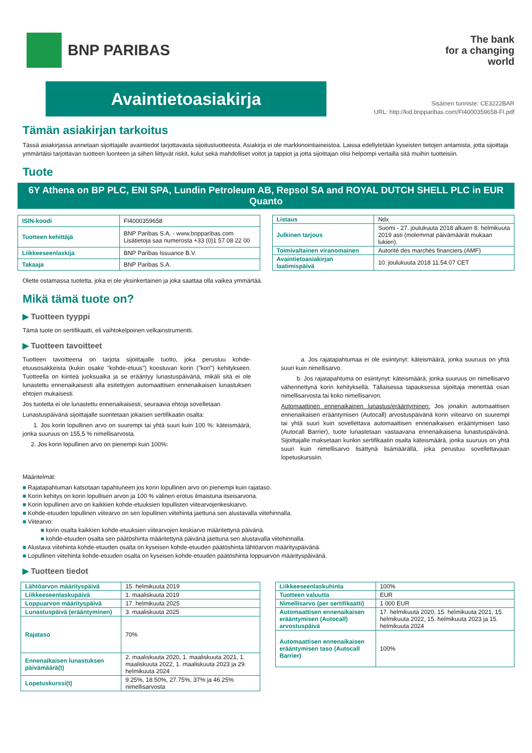BNP PARIBAS
The bank
for a changing
world
Avaintietoasiakirja
Sisäinen tunniste: CE3222BAR
URL: http://kid.bnpparibas.com/FI4000359658-FI.pdf
Tämän asiakirjan tarkoitus
Tässä asiakirjassa annetaan sijoittajalle avaintiedot tarjottavasta sijoitustuotteesta. Asiakirja ei ole markkinointiaineistoa. Laissa edellytetään kyseisten tietojen antamista, jotta sijoittaja ymmärtäisi tarjottavan tuotteen luonteen ja siihen liittyvät riskit, kulut sekä mahdolliset voitot ja tappiot ja jotta sijoittajan olisi helpompi vertailla sitä muihin tuotteisiin.
Tuote
6Y Athena on BP PLC, ENI SPA, Lundin Petroleum AB, Repsol SA and ROYAL DUTCH SHELL PLC in EUR Quanto
| ISIN-koodi | FI4000359658 |
| Tuotteen kehittäjä | BNP Paribas S.A. - www.bnpparibas.com Lisätietoja saa numerosta +33 (0)1 57 08 22 00 |
| Liikkeeseenlaskija | BNP Paribas Issuance B.V. |
| Takaaja | BNP Paribas S.A. |
| Listaus | Ndx |
| Julkinen tarjous | Suomi - 27. joulukuuta 2018 alkaen 8. helmikuuta 2019 asti (molemmat päivämäärät mukaan lukien). |
| Toimivaltainen viranomainen | Autorité des marchés financiers (AMF) |
| Avaintietoasiakirjan laatimispäivä | 10. joulukuuta 2018 11.54.07 CET |
Olette ostamassa tuotetta, joka ei ole yksinkertainen ja joka saattaa olla vaikea ymmärtää.
Mikä tämä tuote on?
▶ Tuotteen tyyppi
Tämä tuote on sertifikaatti, eli vaihtokelpoinen velkainstrumentti.
▶ Tuotteen tavoitteet
Tuotteen tavoitteena on tarjota sijoittajalle tuotto, joka perustuu kohde-etuusosakkeista (kukin osake "kohde-etuus") koostuvan korin ("kori") kehitykseen. Tuotteella on kiinteä juoksuaika ja se erääntyy lunastuspäivänä, mikäli sitä ei ole lunastettu ennenaikaisesti alla esitettyjen automaattisen ennenaikaisen lunastuksen ehtojen mukaisesti.
Jos tuotetta ei ole lunastettu ennenaikaisesti, seuraavia ehtoja sovelletaan.
Lunastuspäivänä sijoittajalle suoritetaan jokaisen sertifikaatin osalta:
1. Jos korin lopullinen arvo on suurempi tai yhtä suuri kuin 100 %: käteismäärä, jonka suuruus on 155,5 % nimellisarvosta.
2. Jos korin lopullinen arvo on pienempi kuin 100%:
a. Jos rajatapahtumaa ei ole esiintynyt: käteismäärä, jonka suuruus on yhtä suuri kuin nimellisarvo.
b. Jos rajatapahtuma on esiintynyt: käteismäärä, jonka suuruus on nimellisarvo vähennettynä korin kehityksellä. Tällaisessa tapauksessa sijoittaja menettää osan nimellisarvosta tai koko nimellisarvon.
Automaattinen ennenaikainen lunastus/erääntyminen: Jos jonakin automaattisen ennenaikaisen erääntymisen (Autocall) arvostuspäivänä korin viitearvo on suurempi tai yhtä suuri kuin sovellettava automaattisen ennenaikaisen erääntymisen taso (Autocall Barrier), tuote lunastetaan vastaavana ennenaikaisena lunastuspäivänä. Sijoittajalle maksetaan kunkin sertifikaatin osalta käteismäärä, jonka suuruus on yhtä suuri kuin nimellisarvo lisättynä lisämäärällä, joka perustuu sovellettavaan lopetuskurssiin.
Määritelmät:
■ Rajatapahtuman katsotaan tapahtuneen jos korin lopullinen arvo on pienempi kuin rajataso.
■ Korin kehitys on korin lopullisen arvon ja 100 % välinen erotus ilmaistuna itseisarvona.
■ Korin lopullinen arvo on kaikkien kohde-etuuksien lopullisten viitearvojenkeskiarvo.
■ Kohde-etuuden lopullinen viitearvo on sen lopullinen viitehinta jaettuna sen alustavalla viitehinnalla.
■ Viitearvo:
■ korin osalta kaikkien kohde-etuuksien viitearvojen keskiarvo määritettynä päivänä.
■ kohde-etuuden osalta sen päätöshinta määritettynä päivänä jaettuna sen alustavalla viitehinnalla.
■ Alustava viitehinta kohde-etuuden osalta on kyseisen kohde-etuuden päätöshinta lähtöarvon määrityspäivänä.
■ Lopullinen viitehinta kohde-etuuden osalta on kyseisen kohde-etuuden päätöshinta loppuarvon määrityspäivänä.
▶ Tuotteen tiedot
| Lähtöarvon määrityspäivä | 15. helmikuuta 2019 |
| Liikkeeseenlaskupäivä | 1. maaliskuuta 2019 |
| Loppuarvon määrityspäivä | 17. helmikuuta 2025 |
| Lunastuspäivä (erääntyminen) | 3. maaliskuuta 2025 |
| Rajataso | 70% |
| Ennenaikaisen lunastuksen päivämäärä(t) | 2. maaliskuuta 2020, 1. maaliskuuta 2021, 1. maaliskuuta 2022, 1. maaliskuuta 2023 ja 29. helmikuuta 2024 |
| Lopetuskurssi(t) | 9.25%, 18.50%, 27.75%, 37% ja 46.25% nimellisarvosta |
| Liikkeeseenlaskuhinta | 100% |
| Tuotteen valuutta | EUR |
| Nimellisarvo (per sertifikaatti) | 1 000 EUR |
| Automaattisen ennenaikaisen erääntymisen (Autocall) arvostuspäivä | 17. helmikuuta 2020, 15. helmikuuta 2021, 15. helmikuuta 2022, 15. helmikuuta 2023 ja 15. helmikuuta 2024 |
| Automaattisen ennenaikaisen erääntymisen taso (Autocall Barrier) | 100% |